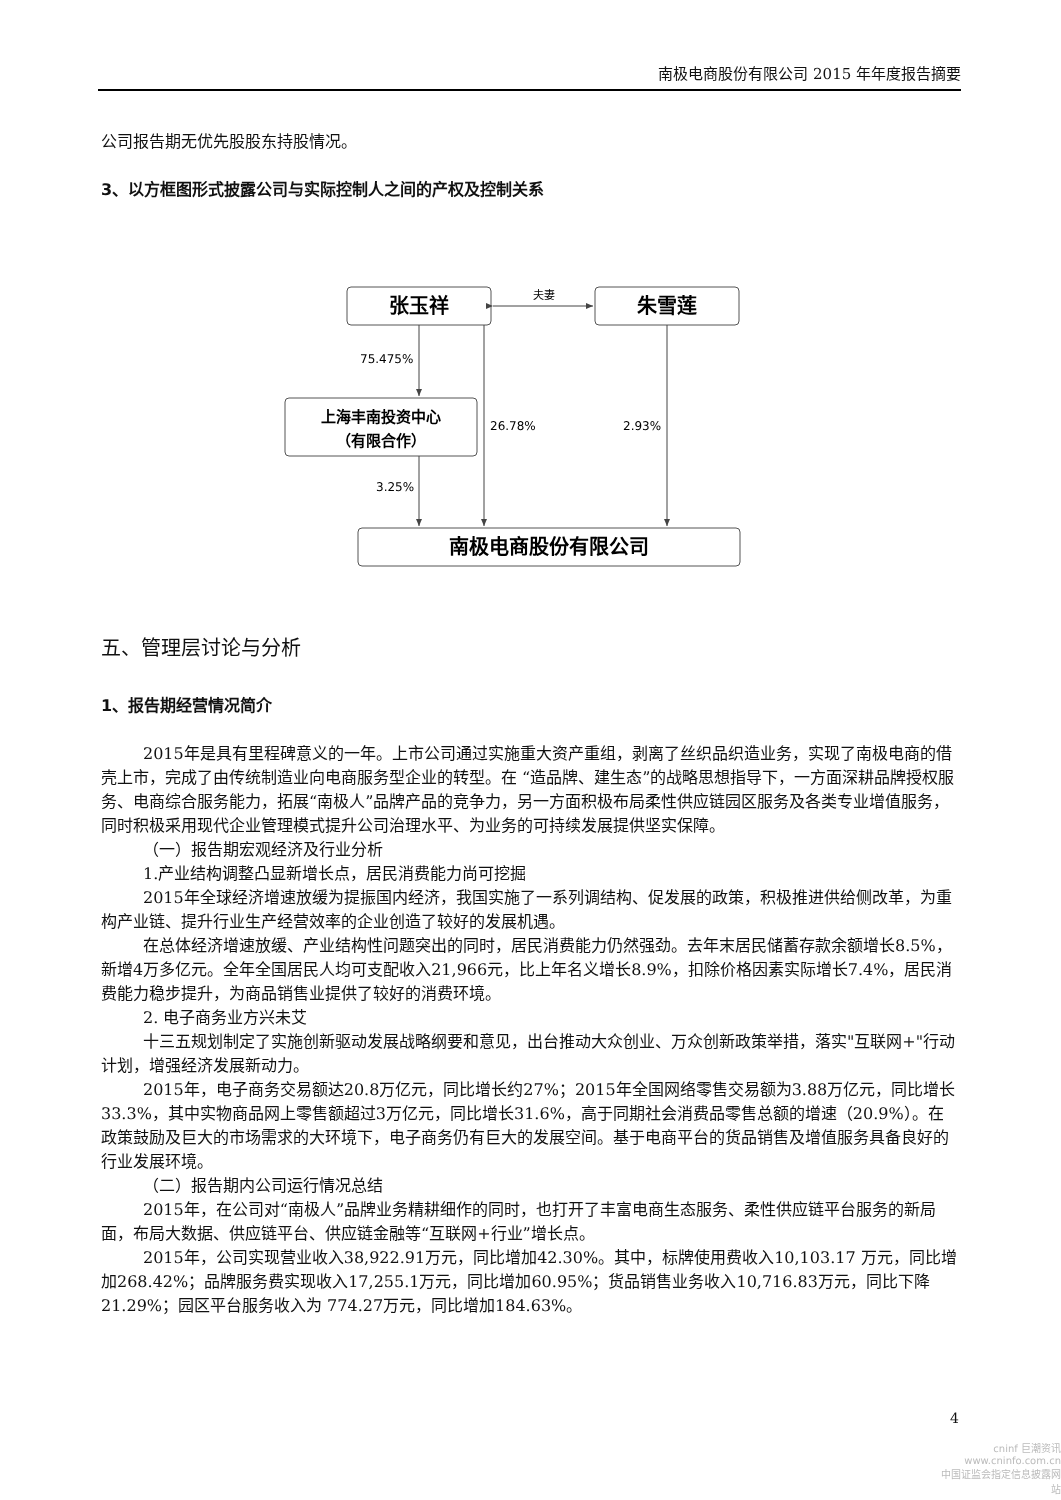南极电商股份有限公司 2015 年年度报告摘要
公司报告期无优先股股东持股情况。
3、以方框图形式披露公司与实际控制人之间的产权及控制关系
张玉祥
朱雪莲
夫妻
75.475%
上海丰南投资中心
（有限合作）
3.25%
26.78%
2.93%
南极电商股份有限公司
五、管理层讨论与分析
1、报告期经营情况简介
2015年是具有里程碑意义的一年。上市公司通过实施重大资产重组，剥离了丝织品织造业务，实现了南极电商的借壳上市，完成了由传统制造业向电商服务型企业的转型。在 “造品牌、建生态”的战略思想指导下，一方面深耕品牌授权服务、电商综合服务能力，拓展“南极人”品牌产品的竞争力，另一方面积极布局柔性供应链园区服务及各类专业增值服务，同时积极采用现代企业管理模式提升公司治理水平、为业务的可持续发展提供坚实保障。
（一）报告期宏观经济及行业分析
1.产业结构调整凸显新增长点，居民消费能力尚可挖掘
2015年全球经济增速放缓为提振国内经济，我国实施了一系列调结构、促发展的政策，积极推进供给侧改革，为重构产业链、提升行业生产经营效率的企业创造了较好的发展机遇。
在总体经济增速放缓、产业结构性问题突出的同时，居民消费能力仍然强劲。去年末居民储蓄存款余额增长8.5%，新增4万多亿元。全年全国居民人均可支配收入21,966元，比上年名义增长8.9%，扣除价格因素实际增长7.4%，居民消费能力稳步提升，为商品销售业提供了较好的消费环境。
2. 电子商务业方兴未艾
十三五规划制定了实施创新驱动发展战略纲要和意见，出台推动大众创业、万众创新政策举措，落实"互联网+"行动计划，增强经济发展新动力。
2015年，电子商务交易额达20.8万亿元，同比增长约27%；2015年全国网络零售交易额为3.88万亿元，同比增长33.3%，其中实物商品网上零售额超过3万亿元，同比增长31.6%，高于同期社会消费品零售总额的增速（20.9%）。在政策鼓励及巨大的市场需求的大环境下，电子商务仍有巨大的发展空间。基于电商平台的货品销售及增值服务具备良好的行业发展环境。
（二）报告期内公司运行情况总结
2015年，在公司对“南极人”品牌业务精耕细作的同时，也打开了丰富电商生态服务、柔性供应链平台服务的新局面，布局大数据、供应链平台、供应链金融等“互联网+行业”增长点。
2015年，公司实现营业收入38,922.91万元，同比增加42.30%。其中，标牌使用费收入10,103.17 万元，同比增加268.42%；品牌服务费实现收入17,255.1万元，同比增加60.95%；货品销售业务收入10,716.83万元，同比下降21.29%；园区平台服务收入为 774.27万元，同比增加184.63%。
4
cninf 巨潮资讯
www.cninfo.com.cn
中国证监会指定信息披露网站